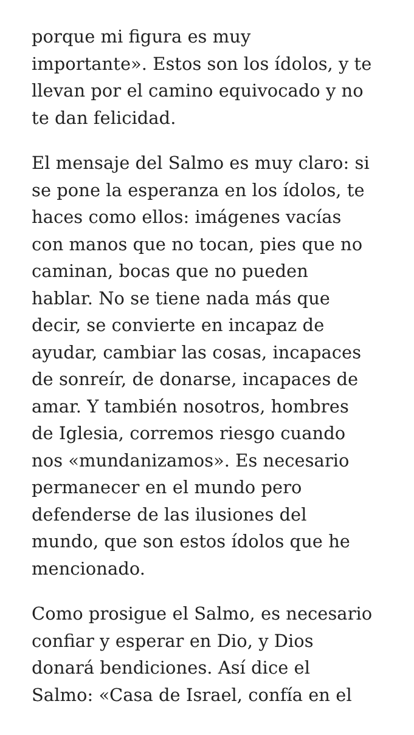porque mi figura es muy
importante». Estos son los ídolos, y te
llevan por el camino equivocado y no
te dan felicidad.
El mensaje del Salmo es muy claro: si
se pone la esperanza en los ídolos, te
haces como ellos: imágenes vacías
con manos que no tocan, pies que no
caminan, bocas que no pueden
hablar. No se tiene nada más que
decir, se convierte en incapaz de
ayudar, cambiar las cosas, incapaces
de sonreír, de donarse, incapaces de
amar. Y también nosotros, hombres
de Iglesia, corremos riesgo cuando
nos «mundanizamos». Es necesario
permanecer en el mundo pero
defenderse de las ilusiones del
mundo, que son estos ídolos que he
mencionado.
Como prosigue el Salmo, es necesario
confiar y esperar en Dio, y Dios
donará bendiciones. Así dice el
Salmo: «Casa de Israel, confía en el